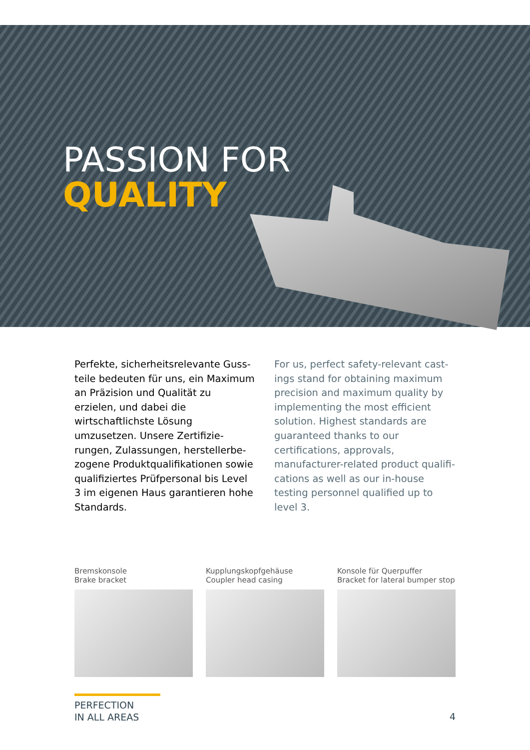PASSION FOR
QUALITY
Perfekte, sicherheitsrelevante Guss­teile bedeuten für uns, ein Maximum an Präzision und Qualität zu erzielen, und dabei die wirtschaftlichste Lö­sung umzusetzen. Unsere Zertifizie­rungen, Zulassungen, herstellerbe­zogene Produktqualifikationen sowie qualifiziertes Prüfpersonal bis Level 3 im eigenen Haus garantieren hohe Standards.
For us, perfect safety-relevant cast­ings stand for obtaining maximum precision and maximum quality by implementing the most efficient solu­tion. Highest standards are guaranteed thanks to our certifications, approvals, manufacturer-related product qualifi­cations as well as our in-house testing personnel qualified up to level 3.
Bremskonsole
Brake bracket
Kupplungskopfgehäuse
Coupler head casing
Konsole für Querpuffer
Bracket for lateral bumper stop
PERFECTION
IN ALL AREAS
4